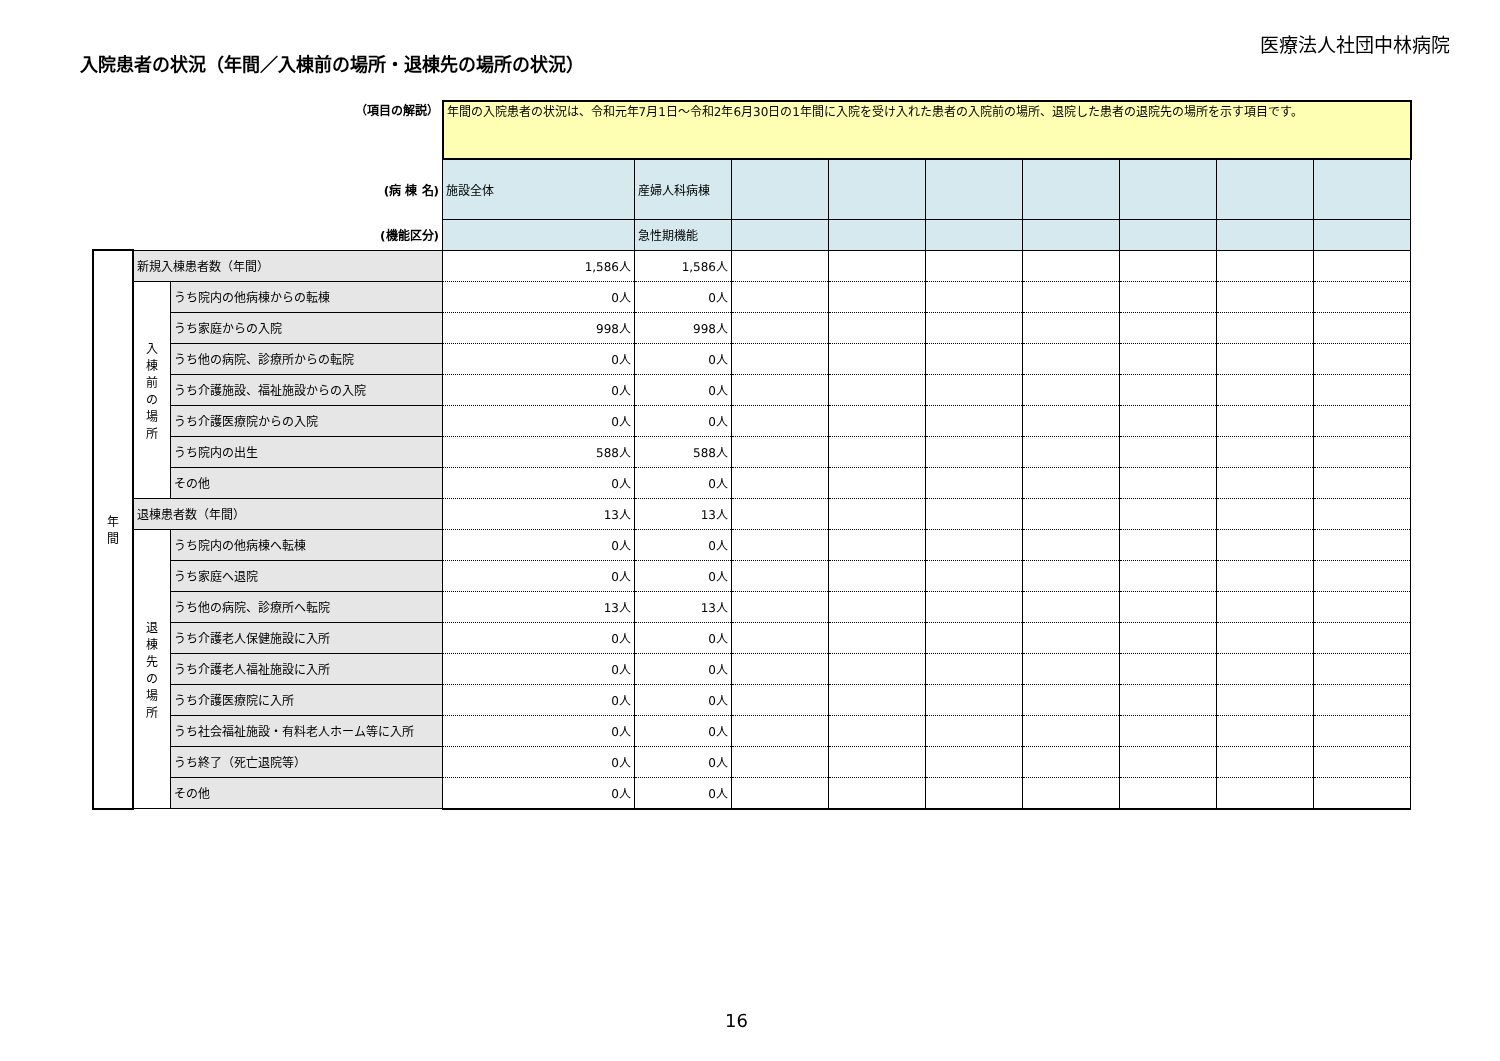医療法人社団中林病院
入院患者の状況（年間／入棟前の場所・退棟先の場所の状況）
| （項目の解説） | | | 年間の入院患者の状況は、令和元年7月1日～令和2年6月30日の1年間に入院を受け入れた患者の入院前の場所、退院した患者の退院先の場所を示す項目です。 | | | | | | | | |
| (病 棟 名) | | | 施設全体 | 産婦人科病棟 | | | | | | | |
| (機能区分) | | | | 急性期機能 | | | | | | | |
| 年 間 | 新規入棟患者数（年間） | | 1,586人 | 1,586人 | | | | | | | |
| | 入 棟 前 の 場 所 | うち院内の他病棟からの転棟 | 0人 | 0人 | | | | | | | |
| | | うち家庭からの入院 | 998人 | 998人 | | | | | | | |
| | | うち他の病院、診療所からの転院 | 0人 | 0人 | | | | | | | |
| | | うち介護施設、福祉施設からの入院 | 0人 | 0人 | | | | | | | |
| | | うち介護医療院からの入院 | 0人 | 0人 | | | | | | | |
| | | うち院内の出生 | 588人 | 588人 | | | | | | | |
| | | その他 | 0人 | 0人 | | | | | | | |
| | 退棟患者数（年間） | | 13人 | 13人 | | | | | | | |
| | 退 棟 先 の 場 所 | うち院内の他病棟へ転棟 | 0人 | 0人 | | | | | | | |
| | | うち家庭へ退院 | 0人 | 0人 | | | | | | | |
| | | うち他の病院、診療所へ転院 | 13人 | 13人 | | | | | | | |
| | | うち介護老人保健施設に入所 | 0人 | 0人 | | | | | | | |
| | | うち介護老人福祉施設に入所 | 0人 | 0人 | | | | | | | |
| | | うち介護医療院に入所 | 0人 | 0人 | | | | | | | |
| | | うち社会福祉施設・有料老人ホーム等に入所 | 0人 | 0人 | | | | | | | |
| | | うち終了（死亡退院等） | 0人 | 0人 | | | | | | | |
| | | その他 | 0人 | 0人 | | | | | | | |
16